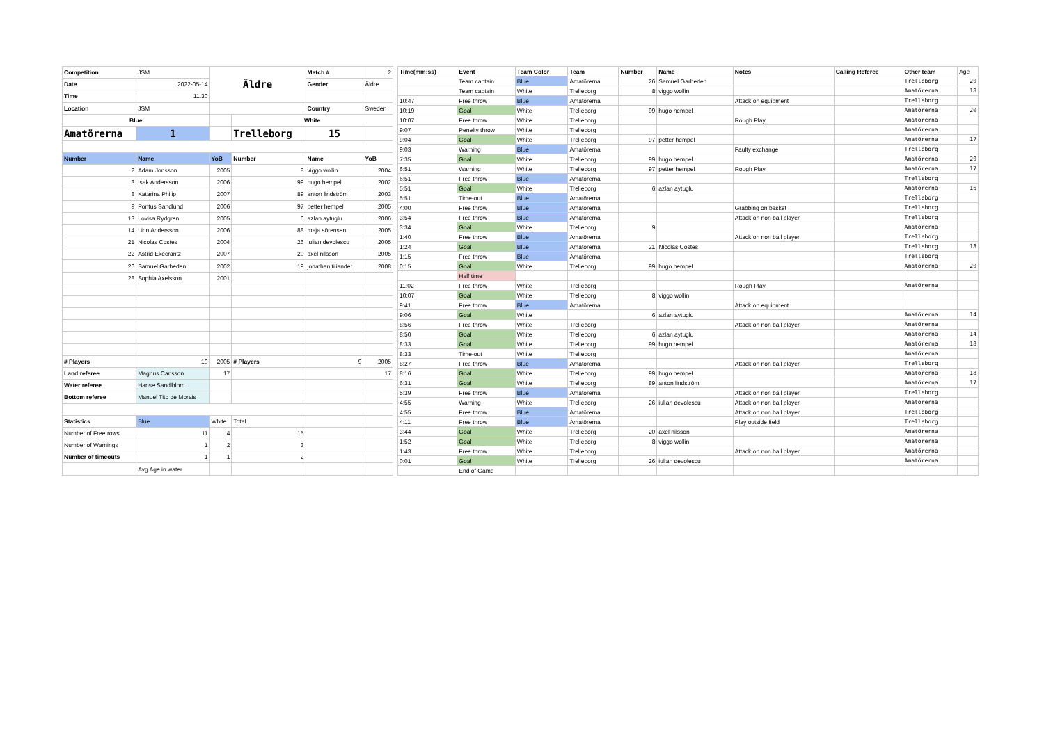| Competition | JSM | Äldre | | Match # | 2 |
| Date | 2022-05-14 | | | Gender | Äldre |
| Time | 11.30 | | | | |
| Location | JSM | | | Country | Sweden |
| Blue | | | White | | |
| Amatörerna | 1 | | Trelleborg | 15 | |
| Number | Name | YoB | Number | Name | YoB |
| 2 | Adam Jonsson | 2005 | 8 | viggo wollin | 2004 |
| 3 | Isak Andersson | 2006 | 99 | hugo hempel | 2002 |
| 8 | Katarina Philip | 2007 | 89 | anton lindström | 2003 |
| 9 | Pontus Sandlund | 2006 | 97 | petter hempel | 2005 |
| 13 | Lovisa Rydgren | 2005 | 6 | azlan aytuglu | 2006 |
| 14 | Linn Andersson | 2006 | 88 | maja sörensen | 2005 |
| 21 | Nicolas Costes | 2004 | 26 | iulian devolescu | 2005 |
| 22 | Astrid Ekecrantz | 2007 | 20 | axel nilsson | 2005 |
| 26 | Samuel Garheden | 2002 | 19 | jonathan tiliander | 2008 |
| 28 | Sophia Axelsson | 2001 | | | |
| # Players | 10 | 2005 | # Players | 9 | 2005 |
| Land referee | Magnus Carlsson | 17 | | | 17 |
| Water referee | Hanse Sandlblom | | | | |
| Bottom referee | Manuel Tito de Morais | | | | |
| Statistics | Blue | White | Total | | |
| Number of Freetrows | 11 | 4 | 15 | | |
| Number of Warnings | 1 | 2 | 3 | | |
| Number of timeouts | 1 | 1 | 2 | | |
| | Avg Age in water | | | | |
| Time(mm:ss) | Event | Team Color | Team | Number | Name | Notes | Calling Referee | Other team | Age |
| | Team captain | Blue | Amatörerna | 26 | Samuel Garheden | | | Trelleborg | 20 |
| | Team captain | White | Trelleborg | 8 | viggo wollin | | | Amatörerna | 18 |
| 10:47 | Free throw | Blue | Amatörerna | | | Attack on equipment | | Trelleborg | |
| 10:19 | Goal | White | Trelleborg | 99 | hugo hempel | | | Amatörerna | 20 |
| 10:07 | Free throw | White | Trelleborg | | | Rough Play | | Amatörerna | |
| 9:07 | Penelty throw | White | Trelleborg | | | | | Amatörerna | |
| 9:04 | Goal | White | Trelleborg | 97 | petter hempel | | | Amatörerna | 17 |
| 9:03 | Warning | Blue | Amatörerna | | | Faulty exchange | | Trelleborg | |
| 7:35 | Goal | White | Trelleborg | 99 | hugo hempel | | | Amatörerna | 20 |
| 6:51 | Warning | White | Trelleborg | 97 | petter hempel | Rough Play | | Amatörerna | 17 |
| 6:51 | Free throw | Blue | Amatörerna | | | | | Trelleborg | |
| 5:51 | Goal | White | Trelleborg | 6 | azlan aytuglu | | | Amatörerna | 16 |
| 5:51 | Time-out | Blue | Amatörerna | | | | | Trelleborg | |
| 4:00 | Free throw | Blue | Amatörerna | | | Grabbing on basket | | Trelleborg | |
| 3:54 | Free throw | Blue | Amatörerna | | | Attack on non ball player | | Trelleborg | |
| 3:34 | Goal | White | Trelleborg | 9 | | | | Amatörerna | |
| 1:40 | Free throw | Blue | Amatörerna | | | Attack on non ball player | | Trelleborg | |
| 1:24 | Goal | Blue | Amatörerna | 21 | Nicolas Costes | | | Trelleborg | 18 |
| 1:15 | Free throw | Blue | Amatörerna | | | | | Trelleborg | |
| 0:15 | Goal | White | Trelleborg | 99 | hugo hempel | | | Amatörerna | 20 |
| | Half time | | | | | | | | |
| 11:02 | Free throw | White | Trelleborg | | | Rough Play | | Amatörerna | |
| 10:07 | Goal | White | Trelleborg | 8 | viggo wollin | | | | |
| 9:41 | Free throw | Blue | Amatörerna | | | Attack on equipment | | | |
| 9:06 | Goal | White | | 6 | azlan aytuglu | | | Amatörerna | 14 |
| 8:56 | Free throw | White | Trelleborg | | | Attack on non ball player | | Amatörerna | |
| 8:50 | Goal | White | Trelleborg | 6 | azlan aytuglu | | | Amatörerna | 14 |
| 8:33 | Goal | White | Trelleborg | 99 | hugo hempel | | | Amatörerna | 18 |
| 8:33 | Time-out | White | Trelleborg | | | | | Amatörerna | |
| 8:27 | Free throw | Blue | Amatörerna | | | Attack on non ball player | | Trelleborg | |
| 8:16 | Goal | White | Trelleborg | 99 | hugo hempel | | | Amatörerna | 18 |
| 6:31 | Goal | White | Trelleborg | 89 | anton lindström | | | Amatörerna | 17 |
| 5:39 | Free throw | Blue | Amatörerna | | | Attack on non ball player | | Trelleborg | |
| 4:55 | Warning | White | Trelleborg | 26 | iulian devolescu | Attack on non ball player | | Amatörerna | |
| 4:55 | Free throw | Blue | Amatörerna | | | Attack on non ball player | | Trelleborg | |
| 4:11 | Free throw | Blue | Amatörerna | | | Play outside field | | Trelleborg | |
| 3:44 | Goal | White | Trelleborg | 20 | axel nilsson | | | Amatörerna | |
| 1:52 | Goal | White | Trelleborg | 8 | viggo wollin | | | Amatörerna | |
| 1:43 | Free throw | White | Trelleborg | | | Attack on non ball player | | Amatörerna | |
| 0:01 | Goal | White | Trelleborg | 26 | iulian devolescu | | | Amatörerna | |
| | End of Game | | | | | | | | |